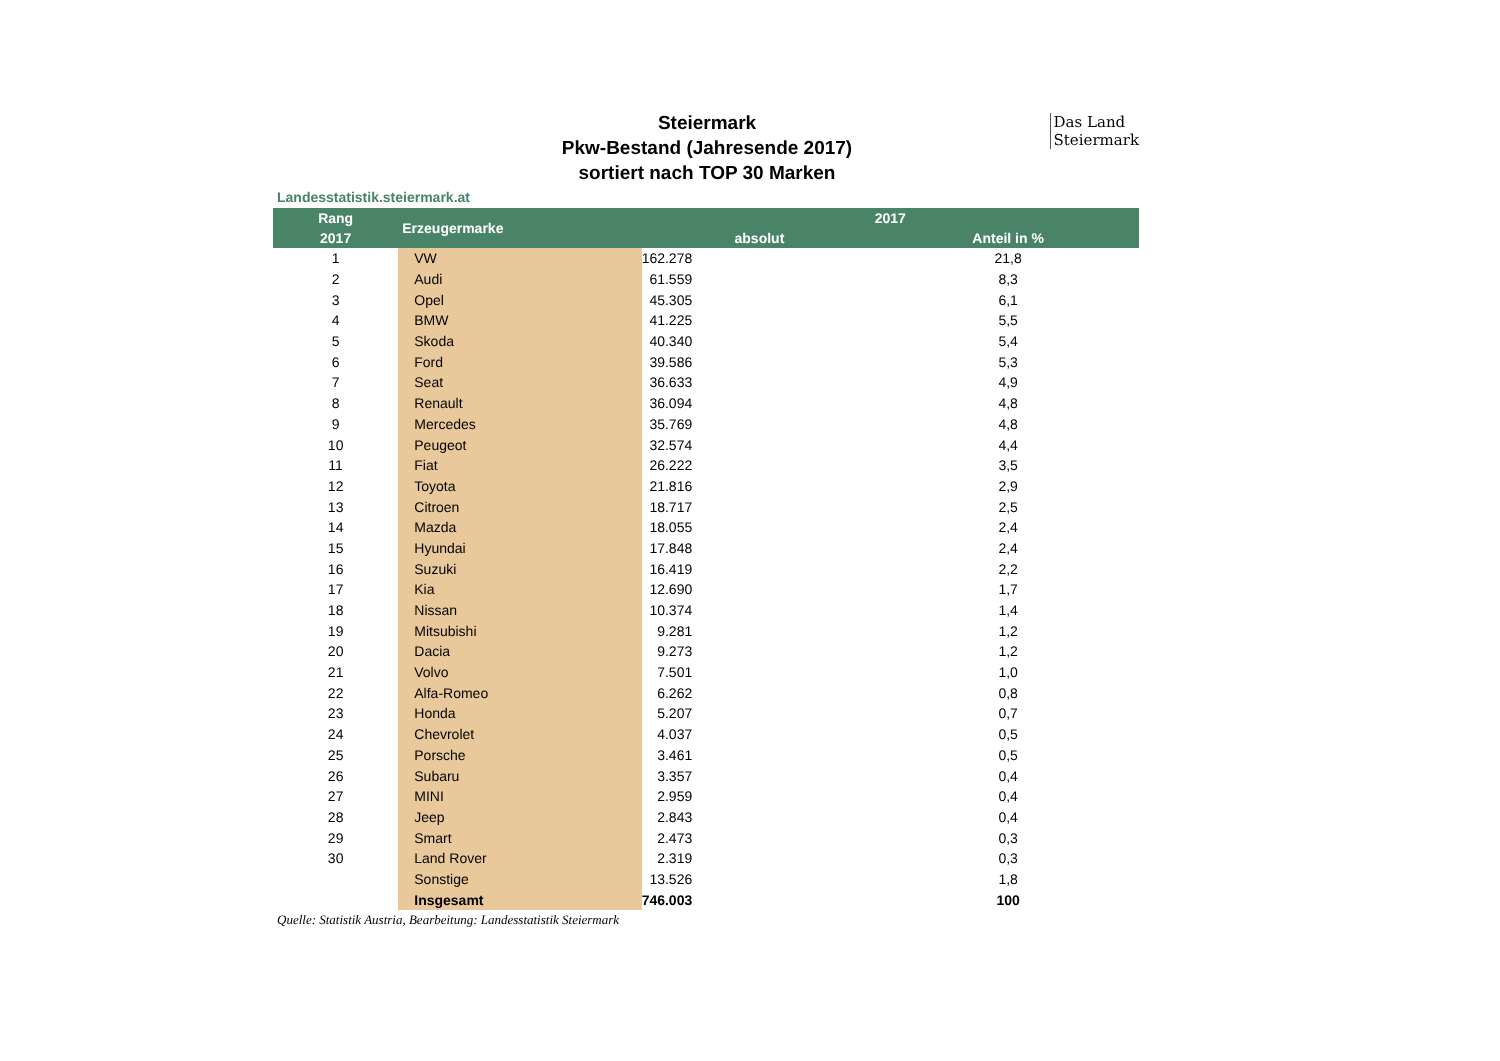Das Land
Steiermark
Steiermark
Pkw-Bestand (Jahresende 2017)
sortiert nach TOP 30 Marken
Landesstatistik.steiermark.at
| Rang | Erzeugermarke | 2017 | |
| --- | --- | --- | --- |
| 2017 | | absolut | Anteil in % |
| 1 | VW | 162.278 | 21,8 |
| 2 | Audi | 61.559 | 8,3 |
| 3 | Opel | 45.305 | 6,1 |
| 4 | BMW | 41.225 | 5,5 |
| 5 | Skoda | 40.340 | 5,4 |
| 6 | Ford | 39.586 | 5,3 |
| 7 | Seat | 36.633 | 4,9 |
| 8 | Renault | 36.094 | 4,8 |
| 9 | Mercedes | 35.769 | 4,8 |
| 10 | Peugeot | 32.574 | 4,4 |
| 11 | Fiat | 26.222 | 3,5 |
| 12 | Toyota | 21.816 | 2,9 |
| 13 | Citroen | 18.717 | 2,5 |
| 14 | Mazda | 18.055 | 2,4 |
| 15 | Hyundai | 17.848 | 2,4 |
| 16 | Suzuki | 16.419 | 2,2 |
| 17 | Kia | 12.690 | 1,7 |
| 18 | Nissan | 10.374 | 1,4 |
| 19 | Mitsubishi | 9.281 | 1,2 |
| 20 | Dacia | 9.273 | 1,2 |
| 21 | Volvo | 7.501 | 1,0 |
| 22 | Alfa-Romeo | 6.262 | 0,8 |
| 23 | Honda | 5.207 | 0,7 |
| 24 | Chevrolet | 4.037 | 0,5 |
| 25 | Porsche | 3.461 | 0,5 |
| 26 | Subaru | 3.357 | 0,4 |
| 27 | MINI | 2.959 | 0,4 |
| 28 | Jeep | 2.843 | 0,4 |
| 29 | Smart | 2.473 | 0,3 |
| 30 | Land Rover | 2.319 | 0,3 |
| | Sonstige | 13.526 | 1,8 |
| | Insgesamt | 746.003 | 100 |
Quelle: Statistik Austria, Bearbeitung: Landesstatistik Steiermark